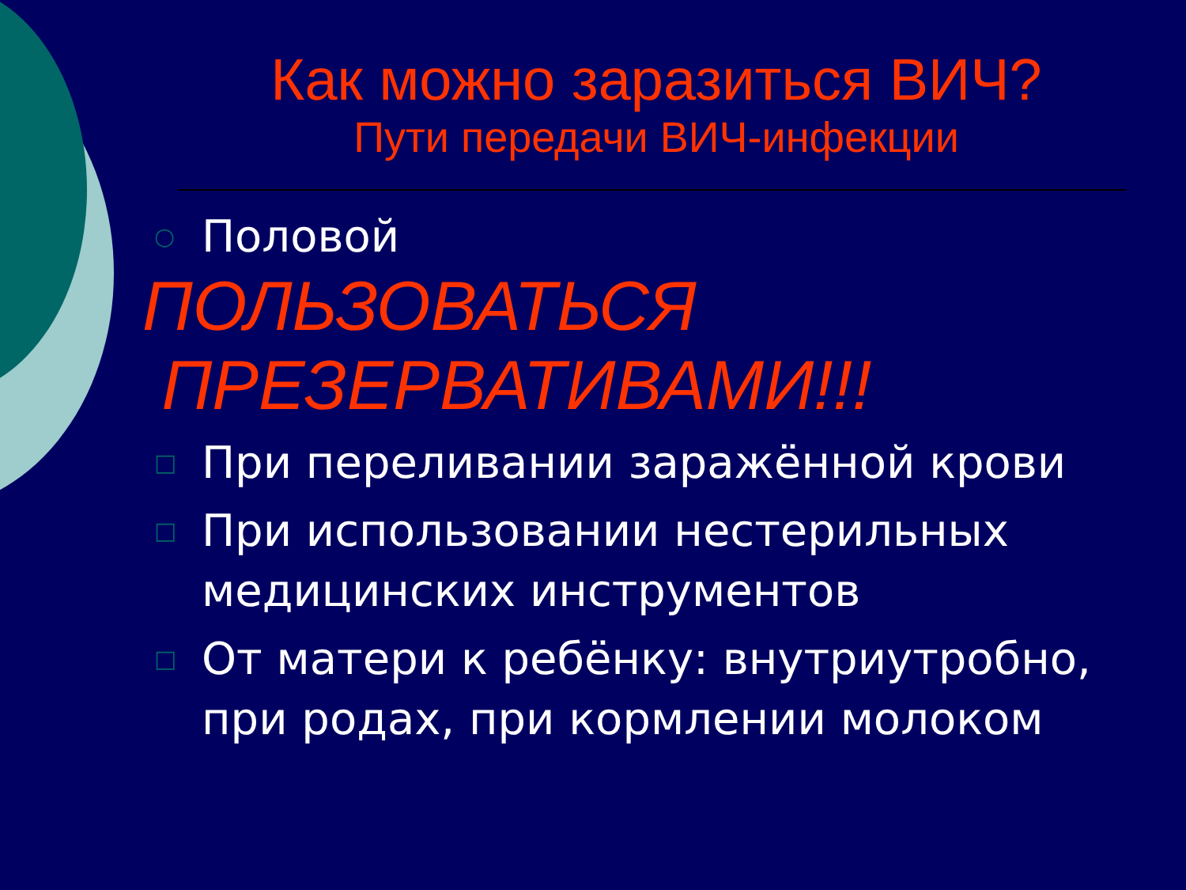Как можно заразиться ВИЧ?
Пути передачи ВИЧ-инфекции
○ Половой
ПОЛЬЗОВАТЬСЯ
ПРЕЗЕРВАТИВАМИ!!!
□ При переливании заражённой крови
□ При использовании нестерильных медицинских инструментов
□ От матери к ребёнку: внутриутробно, при родах, при кормлении молоком